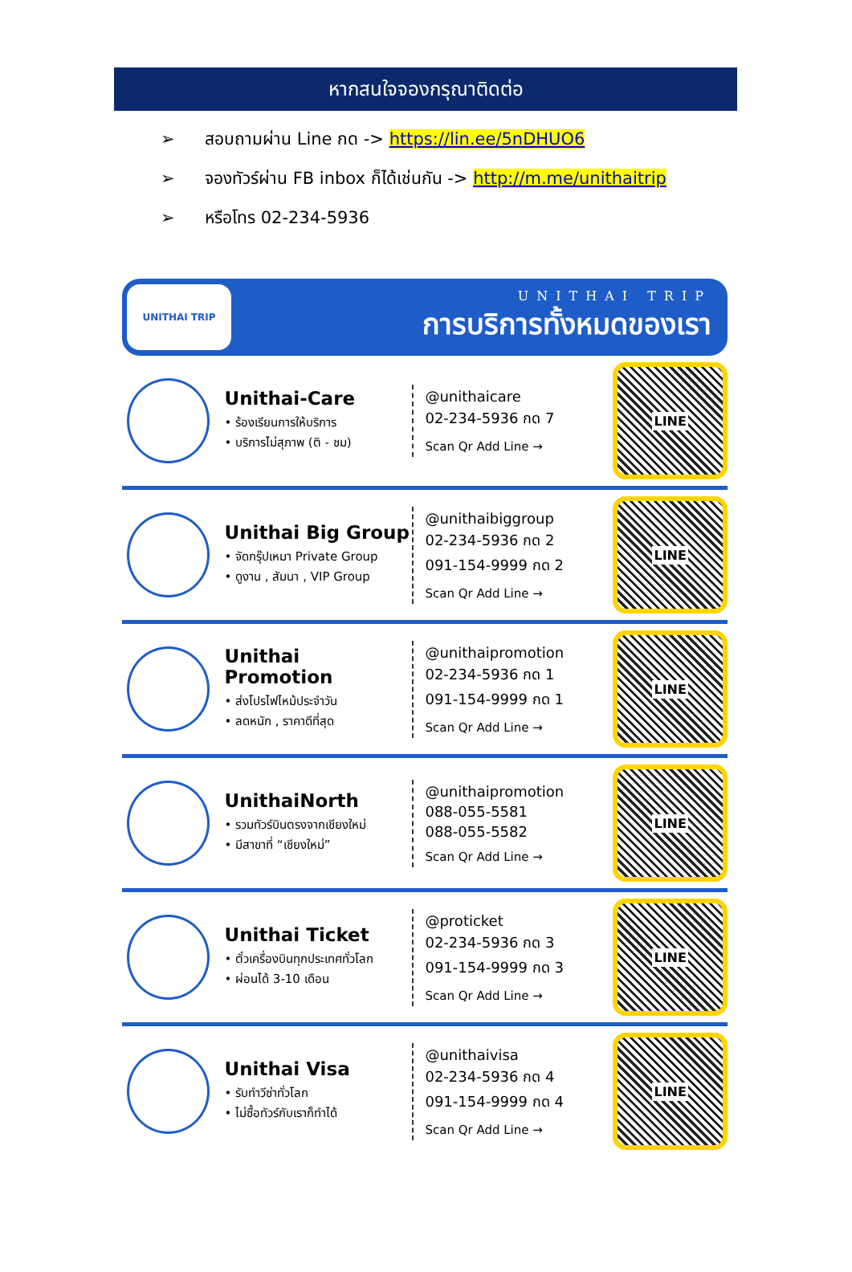หากสนใจจองกรุณาติดต่อ
➢ สอบถามผ่าน Line กด -> https://lin.ee/5nDHUO6
➢ จองทัวร์ผ่าน FB inbox ก็ได้เช่นกัน -> http://m.me/unithaitrip
➢ หรือโทร 02-234-5936
UNITHAI TRIP
UNITHAI TRIP
การบริการทั้งหมดของเรา
Unithai-Care
• ร้องเรียนการให้บริการ
• บริการไม่สุภาพ (ติ - ชม)
@unithaicare
02-234-5936 กด 7
Scan Qr Add Line →
LINE
Unithai Big Group
• จัดกรุ๊ปเหมา Private Group
• ดูงาน , สัมนา , VIP Group
@unithaibiggroup
02-234-5936 กด 2
091-154-9999 กด 2
Scan Qr Add Line →
LINE
Unithai Promotion
• ส่งโปรไฟไหม้ประจำวัน
• ลดหนัก , ราคาดีที่สุด
@unithaipromotion
02-234-5936 กด 1
091-154-9999 กด 1
Scan Qr Add Line →
LINE
UnithaiNorth
• รวมทัวร์บินตรงจากเชียงใหม่
• มีสาขาที่ “เชียงใหม่”
@unithaipromotion
088-055-5581
088-055-5582
Scan Qr Add Line →
LINE
Unithai Ticket
• ตั๋วเครื่องบินทุกประเทศทั่วโลก
• ผ่อนได้ 3-10 เดือน
@proticket
02-234-5936 กด 3
091-154-9999 กด 3
Scan Qr Add Line →
LINE
Unithai Visa
• รับทำวีซ่าทั่วโลก
• ไม่ซื้อทัวร์กับเราก็ทำได้
@unithaivisa
02-234-5936 กด 4
091-154-9999 กด 4
Scan Qr Add Line →
LINE